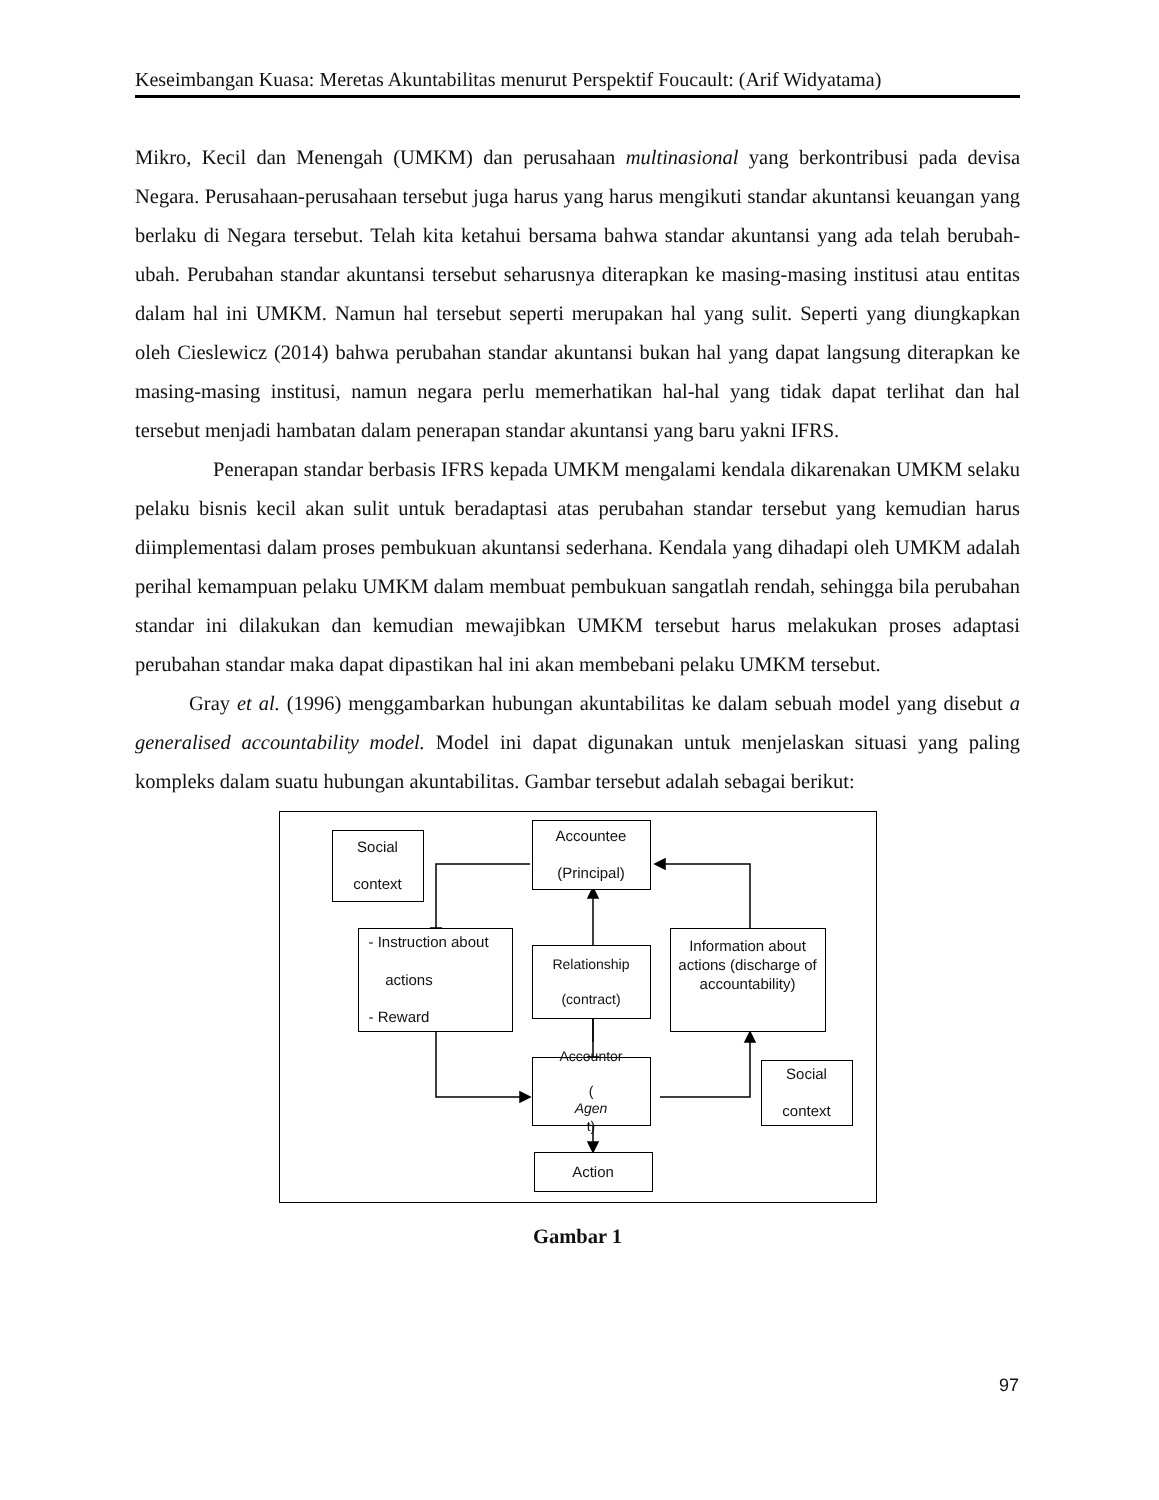Keseimbangan Kuasa: Meretas Akuntabilitas menurut Perspektif Foucault: (Arif Widyatama)
Mikro, Kecil dan Menengah (UMKM) dan perusahaan multinasional yang berkontribusi pada devisa Negara. Perusahaan-perusahaan tersebut juga harus yang harus mengikuti standar akuntansi keuangan yang berlaku di Negara tersebut. Telah kita ketahui bersama bahwa standar akuntansi yang ada telah berubah-ubah. Perubahan standar akuntansi tersebut seharusnya diterapkan ke masing-masing institusi atau entitas dalam hal ini UMKM. Namun hal tersebut seperti merupakan hal yang sulit. Seperti yang diungkapkan oleh Cieslewicz (2014) bahwa perubahan standar akuntansi bukan hal yang dapat langsung diterapkan ke masing-masing institusi, namun negara perlu memerhatikan hal-hal yang tidak dapat terlihat dan hal tersebut menjadi hambatan dalam penerapan standar akuntansi yang baru yakni IFRS.
Penerapan standar berbasis IFRS kepada UMKM mengalami kendala dikarenakan UMKM selaku pelaku bisnis kecil akan sulit untuk beradaptasi atas perubahan standar tersebut yang kemudian harus diimplementasi dalam proses pembukuan akuntansi sederhana. Kendala yang dihadapi oleh UMKM adalah perihal kemampuan pelaku UMKM dalam membuat pembukuan sangatlah rendah, sehingga bila perubahan standar ini dilakukan dan kemudian mewajibkan UMKM tersebut harus melakukan proses adaptasi perubahan standar maka dapat dipastikan hal ini akan membebani pelaku UMKM tersebut.
Gray et al. (1996) menggambarkan hubungan akuntabilitas ke dalam sebuah model yang disebut a generalised accountability model. Model ini dapat digunakan untuk menjelaskan situasi yang paling kompleks dalam suatu hubungan akuntabilitas. Gambar tersebut adalah sebagai berikut:
Social
context
Accountee
(Principal)
- Instruction about
actions
- Reward
Relationship
(contract)
Information about actions (discharge of accountability)
Accountor
(Agen
t)
Social
context
Action
Gambar 1
97